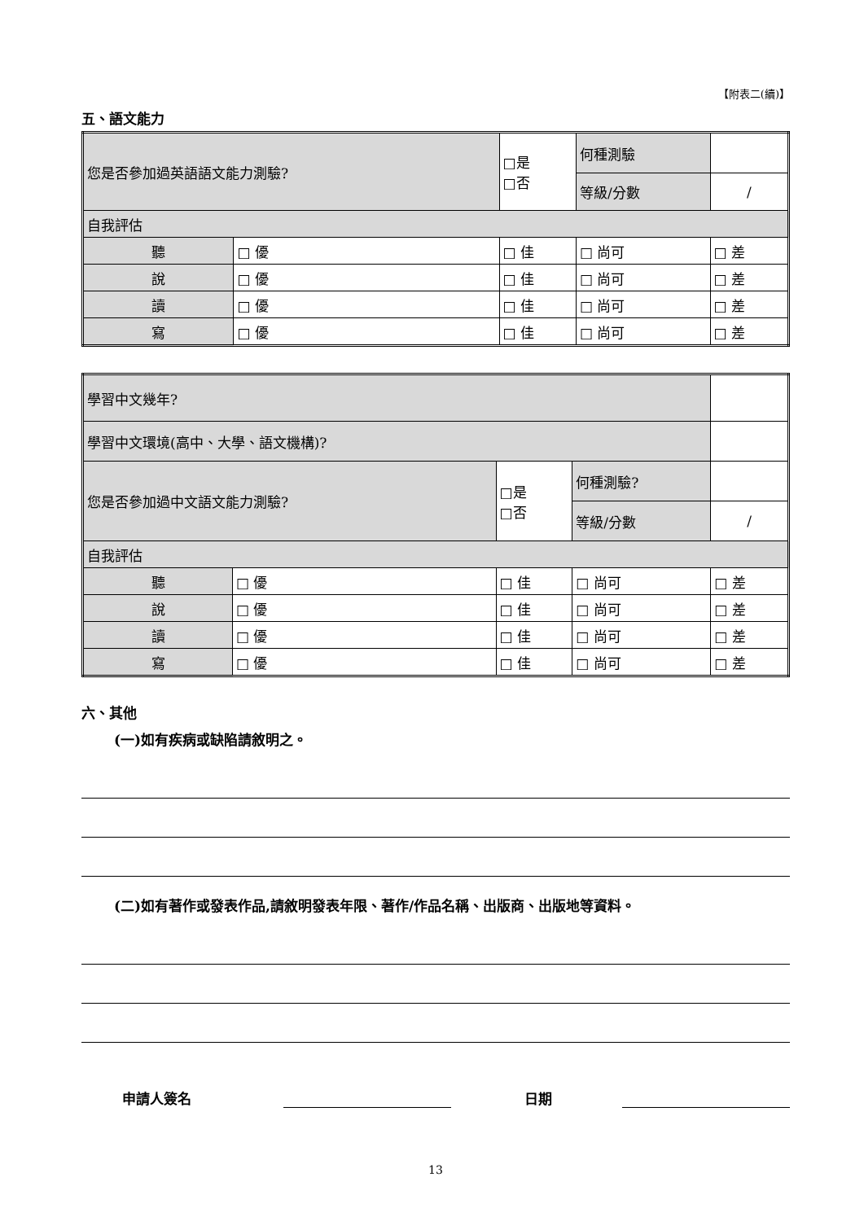【附表二(續)】
五、語文能力
| 您是否參加過英語語文能力測驗? | | □是 □否 | 何種測驗 | | |
| | | | 等級/分數 | / | |
| 自我評估 | | | | | |
| 聽 | □ 優 | □ 佳 | □ 尚可 | | □ 差 |
| 說 | □ 優 | □ 佳 | □ 尚可 | | □ 差 |
| 讀 | □ 優 | □ 佳 | □ 尚可 | | □ 差 |
| 寫 | □ 優 | □ 佳 | □ 尚可 | | □ 差 |
| 學習中文幾年? | | | | | |
| 學習中文環境(高中、大學、語文機構)? | | | | | |
| 您是否參加過中文語文能力測驗? | | □是 □否 | 何種測驗? | | |
| | | | 等級/分數 | / | |
| 自我評估 | | | | | |
| 聽 | □ 優 | □ 佳 | □ 尚可 | | □ 差 |
| 說 | □ 優 | □ 佳 | □ 尚可 | | □ 差 |
| 讀 | □ 優 | □ 佳 | □ 尚可 | | □ 差 |
| 寫 | □ 優 | □ 佳 | □ 尚可 | | □ 差 |
六、其他
(一)如有疾病或缺陷請敘明之。
(二)如有著作或發表作品,請敘明發表年限、著作/作品名稱、出版商、出版地等資料。
申請人簽名 日期
13